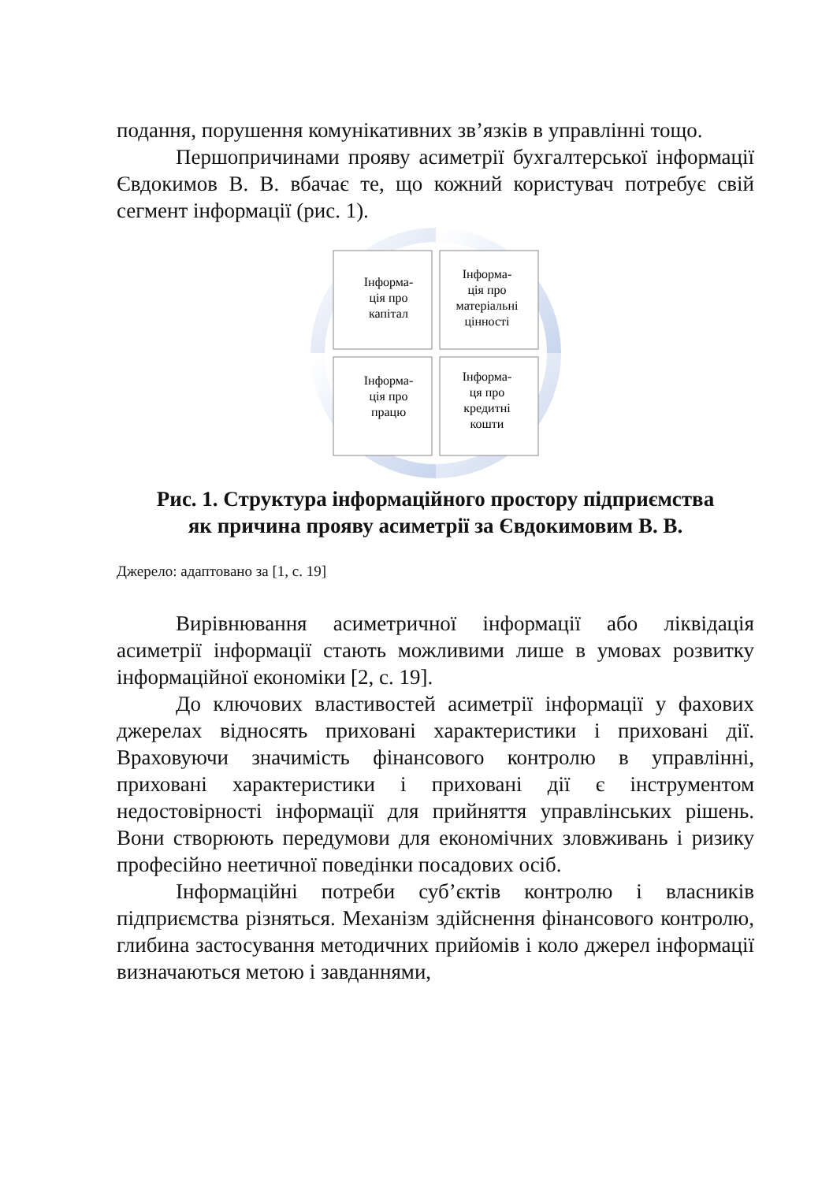подання, порушення комунікативних зв’язків в управлінні тощо.
Першопричинами прояву асиметрії бухгалтерської інформації Євдокимов В. В. вбачає те, що кожний користувач потребує свій сегмент інформації (рис. 1).
Інформа-
ція про
капітал
Інформа-
ція про
матеріальні
цінності
Інформа-
ція про
працю
Інформа-
ця про
кредитні
кошти
Рис. 1. Структура інформаційного простору підприємства
як причина прояву асиметрії за Євдокимовим В. В.
Джерело: адаптовано за [1, с. 19]
Вирівнювання асиметричної інформації або ліквідація асиметрії інформації стають можливими лише в умовах розвитку інформаційної економіки [2, с. 19].
До ключових властивостей асиметрії інформації у фахових джерелах відносять приховані характеристики і приховані дії. Враховуючи значимість фінансового контролю в управлінні, приховані характеристики і приховані дії є інструментом недостовірності інформації для прийняття управлінських рішень. Вони створюють передумови для економічних зловживань і ризику професійно неетичної поведінки посадових осіб.
Інформаційні потреби суб’єктів контролю і власників підприємства різняться. Механізм здійснення фінансового контролю, глибина застосування методичних прийомів і коло джерел інформації визначаються метою і завданнями,